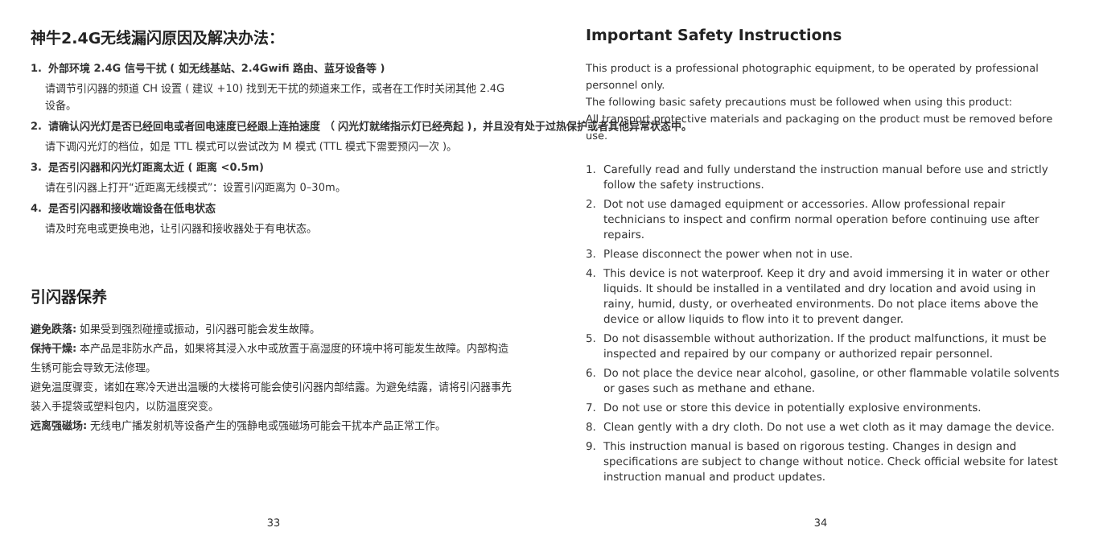神牛2.4G无线漏闪原因及解决办法：
1. 外部环境 2.4G 信号干扰 ( 如无线基站、2.4Gwifi 路由、蓝牙设备等 )
请调节引闪器的频道 CH 设置 ( 建议 +10) 找到无干扰的频道来工作，或者在工作时关闭其他 2.4G 设备。
2. 请确认闪光灯是否已经回电或者回电速度已经跟上连拍速度 （ 闪光灯就绪指示灯已经亮起 )，并且没有处于过热保护或者其他异常状态中。
请下调闪光灯的档位，如是 TTL 模式可以尝试改为 M 模式 (TTL 模式下需要预闪一次 )。
3. 是否引闪器和闪光灯距离太近 ( 距离 <0.5m)
请在引闪器上打开“近距离无线模式”：设置引闪距离为 0–30m。
4. 是否引闪器和接收端设备在低电状态
请及时充电或更换电池，让引闪器和接收器处于有电状态。
引闪器保养
避免跌落: 如果受到强烈碰撞或振动，引闪器可能会发生故障。
保持干燥: 本产品是非防水产品，如果将其浸入水中或放置于高湿度的环境中将可能发生故障。内部构造生锈可能会导致无法修理。
避免温度骤变，诸如在寒冷天进出温暖的大楼将可能会使引闪器内部结露。为避免结露，请将引闪器事先装入手提袋或塑料包内，以防温度突变。
远离强磁场: 无线电广播发射机等设备产生的强静电或强磁场可能会干扰本产品正常工作。
33
Important Safety Instructions
This product is a professional photographic equipment, to be operated by professional personnel only.
The following basic safety precautions must be followed when using this product:
All transport protective materials and packaging on the product must be removed before use.
1. Carefully read and fully understand the instruction manual before use and strictly follow the safety instructions.
2. Dot not use damaged equipment or accessories. Allow professional repair technicians to inspect and confirm normal operation before continuing use after repairs.
3. Please disconnect the power when not in use.
4. This device is not waterproof. Keep it dry and avoid immersing it in water or other liquids. It should be installed in a ventilated and dry location and avoid using in rainy, humid, dusty, or overheated environments. Do not place items above the device or allow liquids to flow into it to prevent danger.
5. Do not disassemble without authorization. If the product malfunctions, it must be inspected and repaired by our company or authorized repair personnel.
6. Do not place the device near alcohol, gasoline, or other flammable volatile solvents or gases such as methane and ethane.
7. Do not use or store this device in potentially explosive environments.
8. Clean gently with a dry cloth. Do not use a wet cloth as it may damage the device.
9. This instruction manual is based on rigorous testing. Changes in design and specifications are subject to change without notice. Check official website for latest instruction manual and product updates.
34